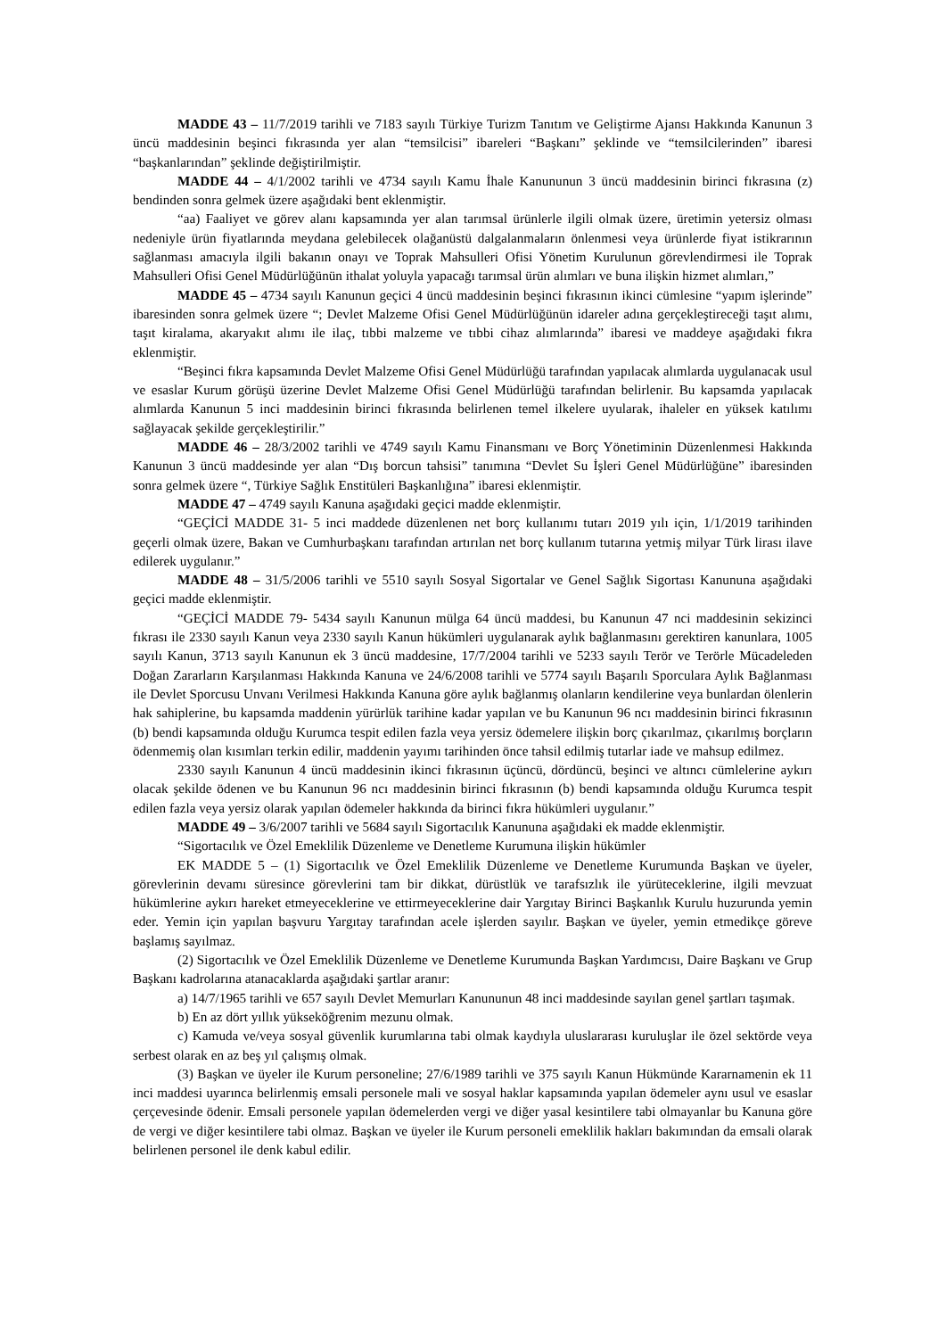MADDE 43 – 11/7/2019 tarihli ve 7183 sayılı Türkiye Turizm Tanıtım ve Geliştirme Ajansı Hakkında Kanunun 3 üncü maddesinin beşinci fıkrasında yer alan “temsilcisi” ibareleri “Başkanı” şeklinde ve “temsilcilerinden” ibaresi “başkanlarından” şeklinde değiştirilmiştir.
MADDE 44 – 4/1/2002 tarihli ve 4734 sayılı Kamu İhale Kanununun 3 üncü maddesinin birinci fıkrasına (z) bendinden sonra gelmek üzere aşağıdaki bent eklenmiştir.
“aa) Faaliyet ve görev alanı kapsamında yer alan tarımsal ürünlerle ilgili olmak üzere, üretimin yetersiz olması nedeniyle ürün fiyatlarında meydana gelebilecek olağanüstü dalgalanmaların önlenmesi veya ürünlerde fiyat istikrarının sağlanması amacıyla ilgili bakanın onayı ve Toprak Mahsulleri Ofisi Yönetim Kurulunun görevlendirmesi ile Toprak Mahsulleri Ofisi Genel Müdürlüğünün ithalat yoluyla yapacağı tarımsal ürün alımları ve buna ilişkin hizmet alımları,”
MADDE 45 – 4734 sayılı Kanunun geçici 4 üncü maddesinin beşinci fıkrasının ikinci cümlesine “yapım işlerinde” ibaresinden sonra gelmek üzere “; Devlet Malzeme Ofisi Genel Müdürlüğünün idareler adına gerçekleştireceği taşıt alımı, taşıt kiralama, akaryakıt alımı ile ilaç, tıbbi malzeme ve tıbbi cihaz alımlarında” ibaresi ve maddeye aşağıdaki fıkra eklenmiştir.
“Beşinci fıkra kapsamında Devlet Malzeme Ofisi Genel Müdürlüğü tarafından yapılacak alımlarda uygulanacak usul ve esaslar Kurum görüşü üzerine Devlet Malzeme Ofisi Genel Müdürlüğü tarafından belirlenir. Bu kapsamda yapılacak alımlarda Kanunun 5 inci maddesinin birinci fıkrasında belirlenen temel ilkelere uyularak, ihaleler en yüksek katılımı sağlayacak şekilde gerçekleştirilir.”
MADDE 46 – 28/3/2002 tarihli ve 4749 sayılı Kamu Finansmanı ve Borç Yönetiminin Düzenlenmesi Hakkında Kanunun 3 üncü maddesinde yer alan “Dış borcun tahsisi” tanımına “Devlet Su İşleri Genel Müdürlüğüne” ibaresinden sonra gelmek üzere “, Türkiye Sağlık Enstitüleri Başkanlığına” ibaresi eklenmiştir.
MADDE 47 – 4749 sayılı Kanuna aşağıdaki geçici madde eklenmiştir.
“GEÇİCİ MADDE 31- 5 inci maddede düzenlenen net borç kullanımı tutarı 2019 yılı için, 1/1/2019 tarihinden geçerli olmak üzere, Bakan ve Cumhurbaşkanı tarafından artırılan net borç kullanım tutarına yetmiş milyar Türk lirası ilave edilerek uygulanır.”
MADDE 48 – 31/5/2006 tarihli ve 5510 sayılı Sosyal Sigortalar ve Genel Sağlık Sigortası Kanununa aşağıdaki geçici madde eklenmiştir.
“GEÇİCİ MADDE 79- 5434 sayılı Kanunun mülga 64 üncü maddesi, bu Kanunun 47 nci maddesinin sekizinci fıkrası ile 2330 sayılı Kanun veya 2330 sayılı Kanun hükümleri uygulanarak aylık bağlanmasını gerektiren kanunlara, 1005 sayılı Kanun, 3713 sayılı Kanunun ek 3 üncü maddesine, 17/7/2004 tarihli ve 5233 sayılı Terör ve Terörle Mücadeleden Doğan Zararların Karşılanması Hakkında Kanuna ve 24/6/2008 tarihli ve 5774 sayılı Başarılı Sporculara Aylık Bağlanması ile Devlet Sporcusu Unvanı Verilmesi Hakkında Kanuna göre aylık bağlanmış olanların kendilerine veya bunlardan ölenlerin hak sahiplerine, bu kapsamda maddenin yürürlük tarihine kadar yapılan ve bu Kanunun 96 ncı maddesinin birinci fıkrasının (b) bendi kapsamında olduğu Kurumca tespit edilen fazla veya yersiz ödemelere ilişkin borç çıkarılmaz, çıkarılmış borçların ödenmemiş olan kısımları terkin edilir, maddenin yayımı tarihinden önce tahsil edilmiş tutarlar iade ve mahsup edilmez.
2330 sayılı Kanunun 4 üncü maddesinin ikinci fıkrasının üçüncü, dördüncü, beşinci ve altıncı cümlelerine aykırı olacak şekilde ödenen ve bu Kanunun 96 ncı maddesinin birinci fıkrasının (b) bendi kapsamında olduğu Kurumca tespit edilen fazla veya yersiz olarak yapılan ödemeler hakkında da birinci fıkra hükümleri uygulanır.”
MADDE 49 – 3/6/2007 tarihli ve 5684 sayılı Sigortacılık Kanununa aşağıdaki ek madde eklenmiştir.
“Sigortacılık ve Özel Emeklilik Düzenleme ve Denetleme Kurumuna ilişkin hükümler
EK MADDE 5 – (1) Sigortacılık ve Özel Emeklilik Düzenleme ve Denetleme Kurumunda Başkan ve üyeler, görevlerinin devamı süresince görevlerini tam bir dikkat, dürüstlük ve tarafsızlık ile yürüteceklerine, ilgili mevzuat hükümlerine aykırı hareket etmeyeceklerine ve ettirmeyeceklerine dair Yargıtay Birinci Başkanlık Kurulu huzurunda yemin eder. Yemin için yapılan başvuru Yargıtay tarafından acele işlerden sayılır. Başkan ve üyeler, yemin etmedikçe göreve başlamış sayılmaz.
(2) Sigortacılık ve Özel Emeklilik Düzenleme ve Denetleme Kurumunda Başkan Yardımcısı, Daire Başkanı ve Grup Başkanı kadrolarına atanacaklarda aşağıdaki şartlar aranır:
a) 14/7/1965 tarihli ve 657 sayılı Devlet Memurları Kanununun 48 inci maddesinde sayılan genel şartları taşımak.
b) En az dört yıllık yükseköğrenim mezunu olmak.
c) Kamuda ve/veya sosyal güvenlik kurumlarına tabi olmak kaydıyla uluslararası kuruluşlar ile özel sektörde veya serbest olarak en az beş yıl çalışmış olmak.
(3) Başkan ve üyeler ile Kurum personeline; 27/6/1989 tarihli ve 375 sayılı Kanun Hükmünde Kararnamenin ek 11 inci maddesi uyarınca belirlenmiş emsali personele mali ve sosyal haklar kapsamında yapılan ödemeler aynı usul ve esaslar çerçevesinde ödenir. Emsali personele yapılan ödemelerden vergi ve diğer yasal kesintilere tabi olmayanlar bu Kanuna göre de vergi ve diğer kesintilere tabi olmaz. Başkan ve üyeler ile Kurum personeli emeklilik hakları bakımından da emsali olarak belirlenen personel ile denk kabul edilir.